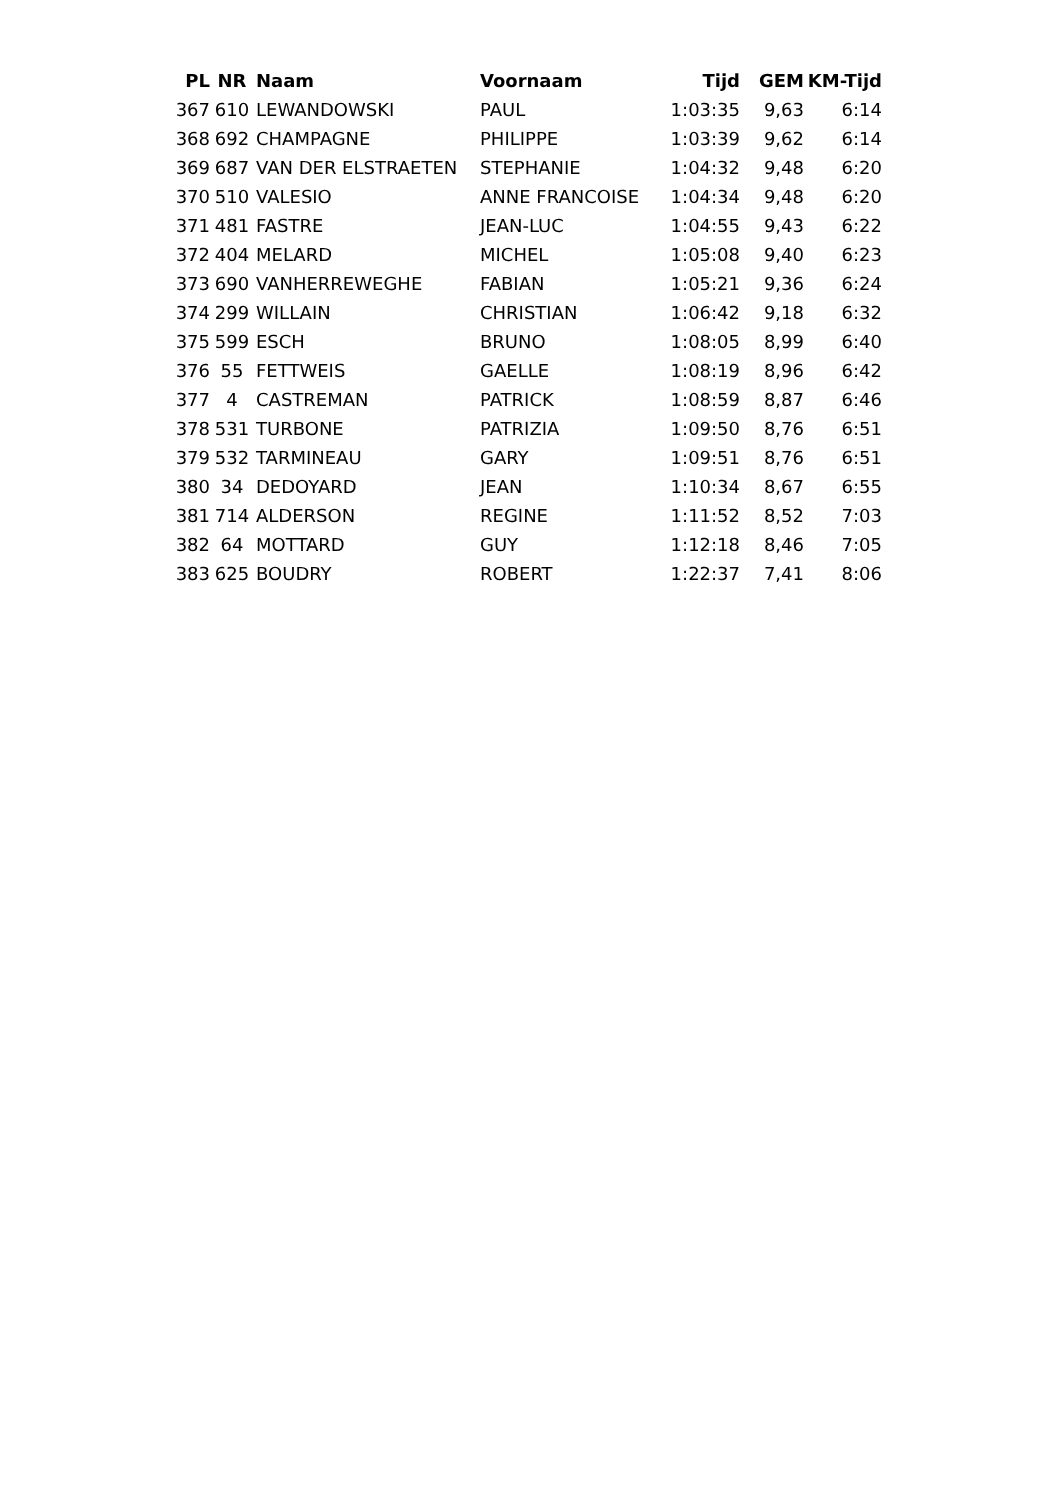| PL | NR | Naam | Voornaam | Tijd | GEM | KM-Tijd |
| --- | --- | --- | --- | --- | --- | --- |
| 367 | 610 | LEWANDOWSKI | PAUL | 1:03:35 | 9,63 | 6:14 |
| 368 | 692 | CHAMPAGNE | PHILIPPE | 1:03:39 | 9,62 | 6:14 |
| 369 | 687 | VAN DER ELSTRAETEN | STEPHANIE | 1:04:32 | 9,48 | 6:20 |
| 370 | 510 | VALESIO | ANNE FRANCOISE | 1:04:34 | 9,48 | 6:20 |
| 371 | 481 | FASTRE | JEAN-LUC | 1:04:55 | 9,43 | 6:22 |
| 372 | 404 | MELARD | MICHEL | 1:05:08 | 9,40 | 6:23 |
| 373 | 690 | VANHERREWEGHE | FABIAN | 1:05:21 | 9,36 | 6:24 |
| 374 | 299 | WILLAIN | CHRISTIAN | 1:06:42 | 9,18 | 6:32 |
| 375 | 599 | ESCH | BRUNO | 1:08:05 | 8,99 | 6:40 |
| 376 | 55 | FETTWEIS | GAELLE | 1:08:19 | 8,96 | 6:42 |
| 377 | 4 | CASTREMAN | PATRICK | 1:08:59 | 8,87 | 6:46 |
| 378 | 531 | TURBONE | PATRIZIA | 1:09:50 | 8,76 | 6:51 |
| 379 | 532 | TARMINEAU | GARY | 1:09:51 | 8,76 | 6:51 |
| 380 | 34 | DEDOYARD | JEAN | 1:10:34 | 8,67 | 6:55 |
| 381 | 714 | ALDERSON | REGINE | 1:11:52 | 8,52 | 7:03 |
| 382 | 64 | MOTTARD | GUY | 1:12:18 | 8,46 | 7:05 |
| 383 | 625 | BOUDRY | ROBERT | 1:22:37 | 7,41 | 8:06 |